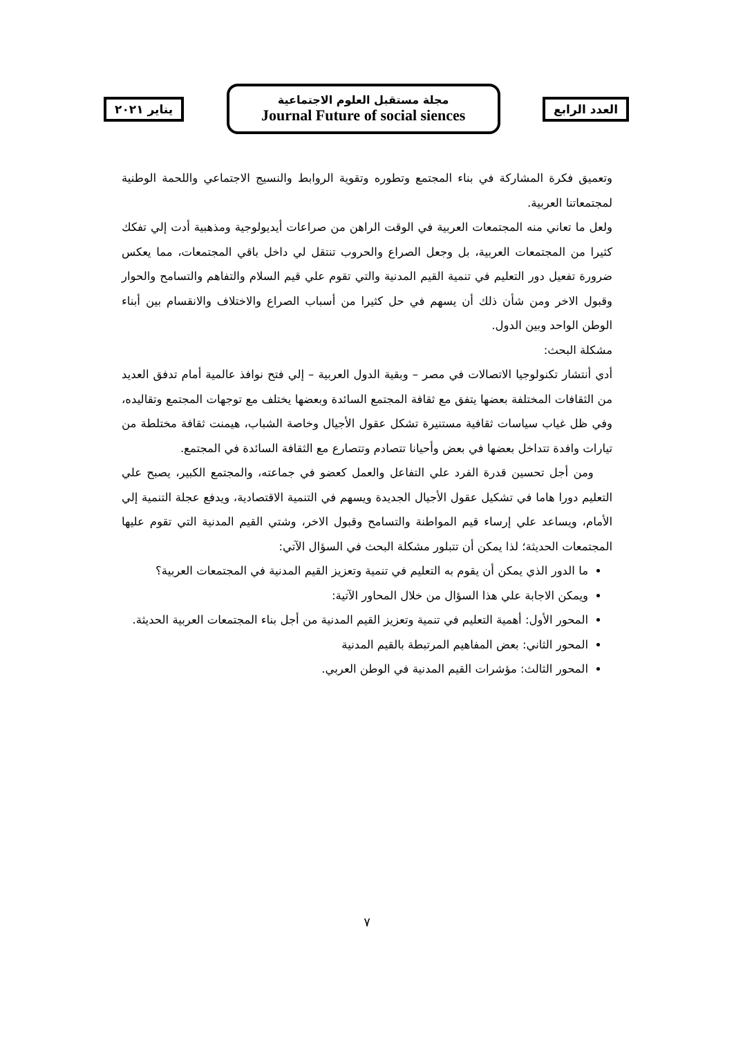العدد الرابع
مجلة مستقبل العلوم الاجتماعية
Journal Future of social siences
يناير ٢٠٢١
وتعميق فكرة المشاركة في بناء المجتمع وتطوره وتقوية الروابط والنسيج الاجتماعي واللحمة الوطنية لمجتمعاتنا العربية.
ولعل ما تعاني منه المجتمعات العربية في الوقت الراهن من صراعات أيديولوجية ومذهبية أدت إلي تفكك كثيرا من المجتمعات العربية، بل وجعل الصراع والحروب تنتقل لي داخل باقي المجتمعات، مما يعكس ضرورة تفعيل دور التعليم في تنمية القيم المدنية والتي تقوم علي قيم السلام والتفاهم والتسامح والحوار وقبول الاخر ومن شأن ذلك أن يسهم في حل كثيرا من أسباب الصراع والاختلاف والانقسام بين أبناء الوطن الواحد وبين الدول.
مشكلة البحث:
أدي أنتشار تكنولوجيا الاتصالات في مصر – وبقية الدول العربية – إلي فتح نوافذ عالمية أمام تدفق العديد من الثقافات المختلفة بعضها يتفق مع ثقافة المجتمع السائدة وبعضها يختلف مع توجهات المجتمع وتقاليده، وفي ظل غياب سياسات ثقافية مستنيرة تشكل عقول الأجيال وخاصة الشباب، هيمنت ثقافة مختلطة من تيارات وافدة تتداخل بعضها في بعض وأحيانا تتصادم وتتصارع مع الثقافة السائدة في المجتمع.
ومن أجل تحسين قدرة الفرد علي التفاعل والعمل كعضو في جماعته، والمجتمع الكبير، يصبح علي التعليم دورا هاما في تشكيل عقول الأجيال الجديدة ويسهم في التنمية الاقتصادية، ويدفع عجلة التنمية إلي الأمام، ويساعد علي إرساء قيم المواطنة والتسامح وقبول الاخر، وشتي القيم المدنية التي تقوم عليها المجتمعات الحديثة؛ لذا يمكن أن تتبلور مشكلة البحث في السؤال الآتي:
ما الدور الذي يمكن أن يقوم به التعليم في تنمية وتعزيز القيم المدنية في المجتمعات العربية؟
ويمكن الاجابة علي هذا السؤال من خلال المحاور الآتية:
المحور الأول: أهمية التعليم في تنمية وتعزيز القيم المدنية من أجل بناء المجتمعات العربية الحديثة.
المحور الثاني: بعض المفاهيم المرتبطة بالقيم المدنية
المحور الثالث: مؤشرات القيم المدنية في الوطن العربي.
٧